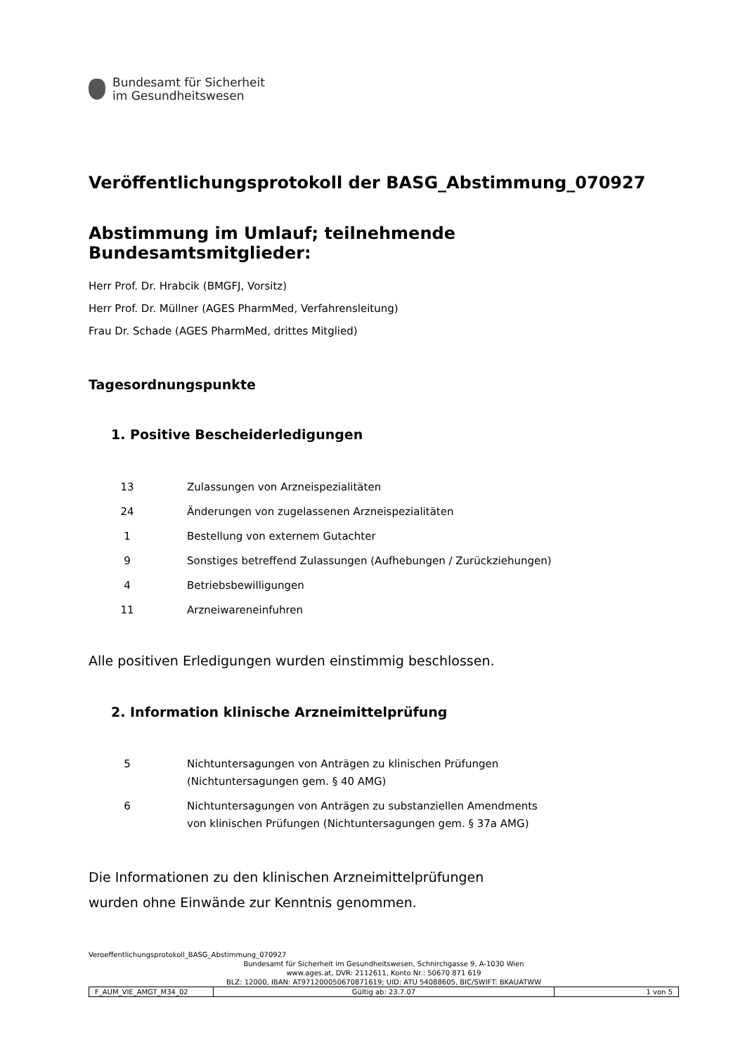Bundesamt für Sicherheit
im Gesundheitswesen
Veröffentlichungsprotokoll der BASG_Abstimmung_070927
Abstimmung im Umlauf; teilnehmende Bundesamtsmitglieder:
Herr Prof. Dr. Hrabcik (BMGFJ, Vorsitz)
Herr Prof. Dr. Müllner (AGES PharmMed, Verfahrensleitung)
Frau Dr. Schade (AGES PharmMed, drittes Mitglied)
Tagesordnungspunkte
1. Positive Bescheiderledigungen
| 13 | Zulassungen von Arzneispezialitäten |
| 24 | Änderungen von zugelassenen Arzneispezialitäten |
| 1 | Bestellung von externem Gutachter |
| 9 | Sonstiges betreffend Zulassungen (Aufhebungen / Zurückziehungen) |
| 4 | Betriebsbewilligungen |
| 11 | Arzneiwareneinfuhren |
Alle positiven Erledigungen wurden einstimmig beschlossen.
2. Information klinische Arzneimittelprüfung
| 5 | Nichtuntersagungen von Anträgen zu klinischen Prüfungen (Nichtuntersagungen gem. § 40 AMG) |
| 6 | Nichtuntersagungen von Anträgen zu substanziellen Amendments von klinischen Prüfungen (Nichtuntersagungen gem. § 37a AMG) |
Die Informationen zu den klinischen Arzneimittelprüfungen
wurden ohne Einwände zur Kenntnis genommen.
Veroeffentlichungsprotokoll_BASG_Abstimmung_070927
Bundesamt für Sicherheit im Gesundheitswesen, Schnirchgasse 9, A-1030 Wien
www.ages.at, DVR: 2112611, Konto Nr.: 50670 871 619
BLZ: 12000, IBAN: AT971200050670871619; UID: ATU 54088605, BIC/SWIFT: BKAUATWW
| F_AUM_VIE_AMGT_M34_02 | Gültig ab: 23.7.07 | 1 von 5 |